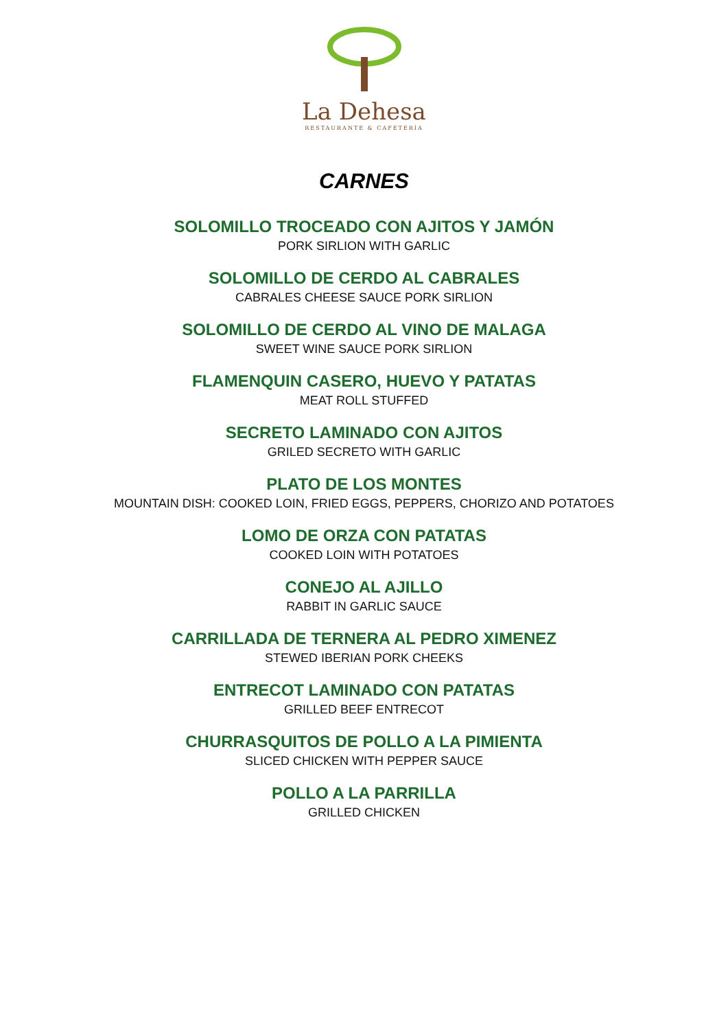La Dehesa
RESTAURANTE & CAFETERÍA
CARNES
SOLOMILLO TROCEADO CON AJITOS Y JAMÓN
PORK SIRLION WITH GARLIC
SOLOMILLO DE CERDO AL CABRALES
CABRALES CHEESE SAUCE PORK SIRLION
SOLOMILLO DE CERDO AL VINO DE MALAGA
SWEET WINE SAUCE PORK SIRLION
FLAMENQUIN CASERO, HUEVO Y PATATAS
MEAT ROLL STUFFED
SECRETO LAMINADO CON AJITOS
GRILED SECRETO WITH GARLIC
PLATO DE LOS MONTES
MOUNTAIN DISH: COOKED LOIN, FRIED EGGS, PEPPERS, CHORIZO AND POTATOES
LOMO DE ORZA CON PATATAS
COOKED LOIN WITH POTATOES
CONEJO AL AJILLO
RABBIT IN GARLIC SAUCE
CARRILLADA DE TERNERA AL PEDRO XIMENEZ
STEWED IBERIAN PORK CHEEKS
ENTRECOT LAMINADO CON PATATAS
GRILLED BEEF ENTRECOT
CHURRASQUITOS DE POLLO A LA PIMIENTA
SLICED CHICKEN WITH PEPPER SAUCE
POLLO A LA PARRILLA
GRILLED CHICKEN